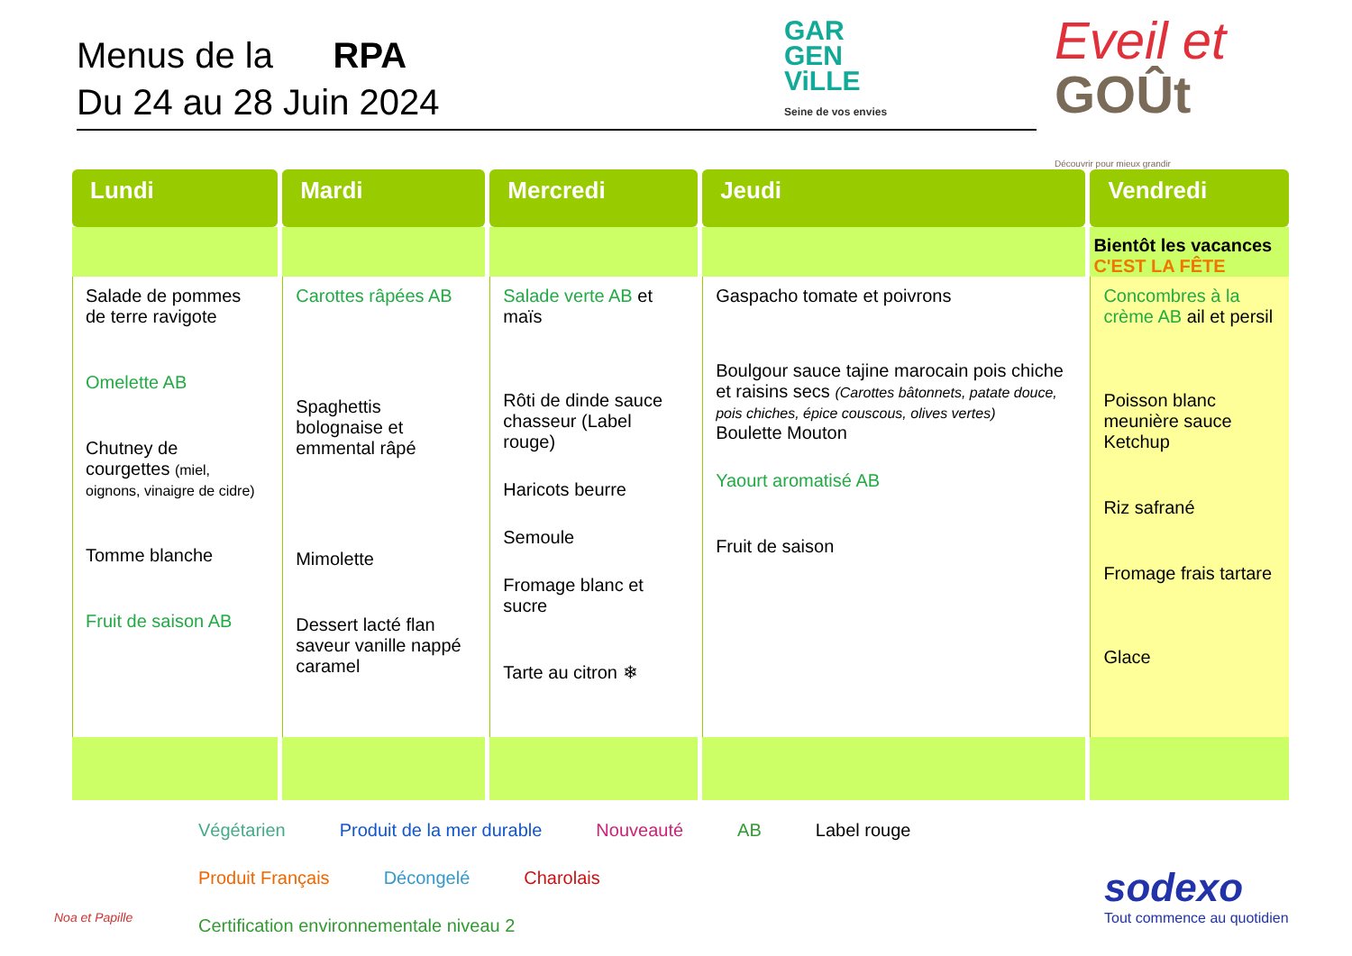Menus de la RPA
Du 24 au 28 Juin 2024
GAR
GEN
ViLLE
Seine de vos envies
Eveil et
GOÛt
Découvrir pour mieux grandir
| Lundi | Mardi | Mercredi | Jeudi | Vendredi |
| --- | --- | --- | --- | --- |
| | | | | Bientôt les vacances C'EST LA FÊTE |
| Salade de pommes de terre ravigote Omelette AB Chutney de courgettes (miel, oignons, vinaigre de cidre) Tomme blanche Fruit de saison AB | Carottes râpées AB Spaghettis bolognaise et emmental râpé Mimolette Dessert lacté flan saveur vanille nappé caramel | Salade verte AB et maïs Rôti de dinde sauce chasseur (Label rouge) Haricots beurre Semoule Fromage blanc et sucre Tarte au citron ❄ | Gaspacho tomate et poivrons Boulgour sauce tajine marocain pois chiche et raisins secs (Carottes bâtonnets, patate douce, pois chiches, épice couscous, olives vertes) Boulette Mouton Yaourt aromatisé AB Fruit de saison | Concombres à la crème AB ail et persil Poisson blanc meunière sauce Ketchup Riz safrané Fromage frais tartare Glace |
Noa et Papille
Végétarien Produit de la mer durable Nouveauté AB Label rouge Produit Français Décongelé Charolais Certification environnementale niveau 2
sodexo
Tout commence au quotidien